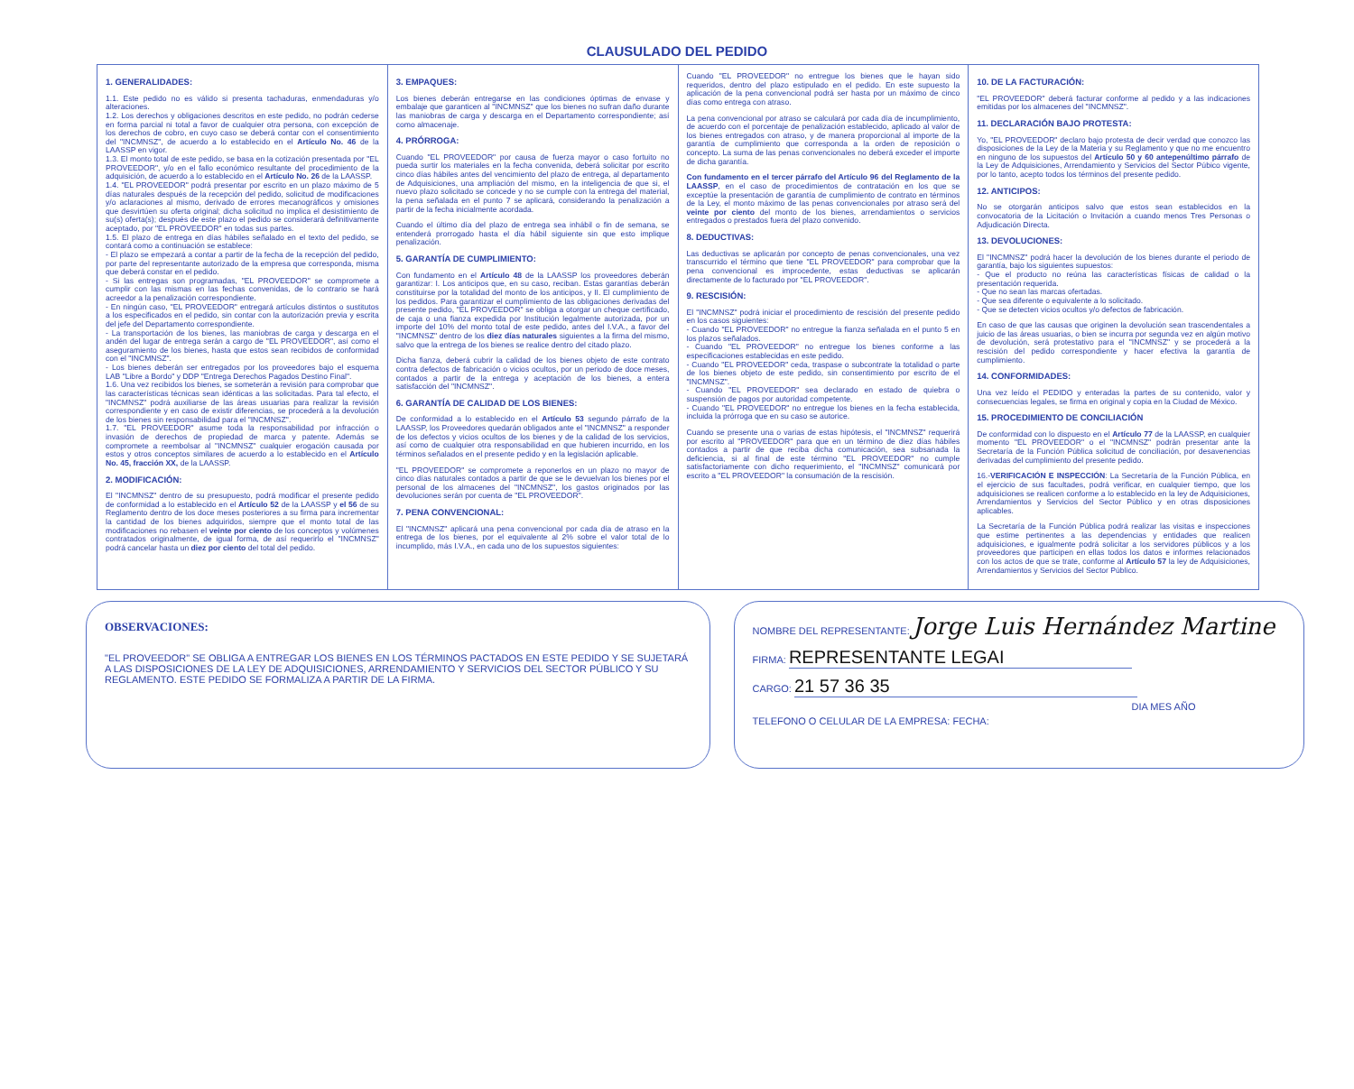CLAUSULADO DEL PEDIDO
1. GENERALIDADES:
1.1. Este pedido no es válido si presenta tachaduras, enmendaduras y/o alteraciones.
1.2. Los derechos y obligaciones descritos en este pedido, no podrán cederse en forma parcial ni total a favor de cualquier otra persona, con excepción de los derechos de cobro, en cuyo caso se deberá contar con el consentimiento del "INCMNSZ", de acuerdo a lo establecido en el Artículo No. 46 de la LAASSP en vigor.
1.3. El monto total de este pedido, se basa en la cotización presentada por "EL PROVEEDOR", y/o en el fallo económico resultante del procedimiento de la adquisición, de acuerdo a lo establecido en el Artículo No. 26 de la LAASSP.
1.4. "EL PROVEEDOR" podrá presentar por escrito en un plazo máximo de 5 días naturales después de la recepción del pedido, solicitud de modificaciones y/o aclaraciones al mismo, derivado de errores mecanográficos y omisiones que desvirtúen su oferta original; dicha solicitud no implica el desistimiento de su(s) oferta(s); después de este plazo el pedido se considerará definitivamente aceptado, por "EL PROVEEDOR" en todas sus partes.
1.5. El plazo de entrega en días hábiles señalado en el texto del pedido, se contará como a continuación se establece:
- El plazo se empezará a contar a partir de la fecha de la recepción del pedido, por parte del representante autorizado de la empresa que corresponda, misma que deberá constar en el pedido.
- Si las entregas son programadas, "EL PROVEEDOR" se compromete a cumplir con las mismas en las fechas convenidas, de lo contrario se hará acreedor a la penalización correspondiente.
- En ningún caso, "EL PROVEEDOR" entregará artículos distintos o sustitutos a los especificados en el pedido, sin contar con la autorización previa y escrita del jefe del Departamento correspondiente.
- La transportación de los bienes, las maniobras de carga y descarga en el andén del lugar de entrega serán a cargo de "EL PROVEEDOR", así como el aseguramiento de los bienes, hasta que estos sean recibidos de conformidad con el "INCMNSZ".
- Los bienes deberán ser entregados por los proveedores bajo el esquema LAB "Libre a Bordo" y DDP "Entrega Derechos Pagados Destino Final".
1.6. Una vez recibidos los bienes, se someterán a revisión para comprobar que las características técnicas sean idénticas a las solicitadas. Para tal efecto, el "INCMNSZ" podrá auxiliarse de las áreas usuarias para realizar la revisión correspondiente y en caso de existir diferencias, se procederá a la devolución de los bienes sin responsabilidad para el "INCMNSZ".
1.7. "EL PROVEEDOR" asume toda la responsabilidad por infracción o invasión de derechos de propiedad de marca y patente. Además se compromete a reembolsar al "INCMNSZ" cualquier erogación causada por estos y otros conceptos similares de acuerdo a lo establecido en el Artículo No. 45, fracción XX, de la LAASSP.
2. MODIFICACIÓN:
El "INCMNSZ" dentro de su presupuesto, podrá modificar el presente pedido de conformidad a lo establecido en el Artículo 52 de la LAASSP y el 56 de su Reglamento dentro de los doce meses posteriores a su firma para incrementar la cantidad de los bienes adquiridos, siempre que el monto total de las modificaciones no rebasen el veinte por ciento de los conceptos y volúmenes contratados originalmente, de igual forma, de así requerirlo el "INCMNSZ" podrá cancelar hasta un diez por ciento del total del pedido.
3. EMPAQUES:
Los bienes deberán entregarse en las condiciones óptimas de envase y embalaje que garanticen al "INCMNSZ" que los bienes no sufran daño durante las maniobras de carga y descarga en el Departamento correspondiente; así como almacenaje.
4. PRÓRROGA:
Cuando "EL PROVEEDOR" por causa de fuerza mayor o caso fortuito no pueda surtir los materiales en la fecha convenida, deberá solicitar por escrito cinco días hábiles antes del vencimiento del plazo de entrega, al departamento de Adquisiciones, una ampliación del mismo, en la inteligencia de que si, el nuevo plazo solicitado se concede y no se cumple con la entrega del material, la pena señalada en el punto 7 se aplicará, considerando la penalización a partir de la fecha inicialmente acordada.
Cuando el último día del plazo de entrega sea inhábil o fin de semana, se entenderá prorrogado hasta el día hábil siguiente sin que esto implique penalización.
5. GARANTÍA DE CUMPLIMIENTO:
Con fundamento en el Artículo 48 de la LAASSP los proveedores deberán garantizar: I. Los anticipos que, en su caso, reciban. Estas garantías deberán constituirse por la totalidad del monto de los anticipos, y II. El cumplimiento de los pedidos. Para garantizar el cumplimiento de las obligaciones derivadas del presente pedido, "EL PROVEEDOR" se obliga a otorgar un cheque certificado, de caja o una fianza expedida por Institución legalmente autorizada, por un importe del 10% del monto total de este pedido, antes del I.V.A., a favor del "INCMNSZ" dentro de los diez días naturales siguientes a la firma del mismo, salvo que la entrega de los bienes se realice dentro del citado plazo.
Dicha fianza, deberá cubrir la calidad de los bienes objeto de este contrato contra defectos de fabricación o vicios ocultos, por un periodo de doce meses, contados a partir de la entrega y aceptación de los bienes, a entera satisfacción del "INCMNSZ".
6. GARANTÍA DE CALIDAD DE LOS BIENES:
De conformidad a lo establecido en el Artículo 53 segundo párrafo de la LAASSP, los Proveedores quedarán obligados ante el "INCMNSZ" a responder de los defectos y vicios ocultos de los bienes y de la calidad de los servicios, así como de cualquier otra responsabilidad en que hubieren incurrido, en los términos señalados en el presente pedido y en la legislación aplicable.
"EL PROVEEDOR" se compromete a reponerlos en un plazo no mayor de cinco días naturales contados a partir de que se le devuelvan los bienes por el personal de los almacenes del "INCMNSZ", los gastos originados por las devoluciones serán por cuenta de "EL PROVEEDOR".
7. PENA CONVENCIONAL:
El "INCMNSZ" aplicará una pena convencional por cada día de atraso en la entrega de los bienes, por el equivalente al 2% sobre el valor total de lo incumplido, más I.V.A., en cada uno de los supuestos siguientes:
Cuando "EL PROVEEDOR" no entregue los bienes que le hayan sido requeridos, dentro del plazo estipulado en el pedido. En este supuesto la aplicación de la pena convencional podrá ser hasta por un máximo de cinco días como entrega con atraso.
La pena convencional por atraso se calculará por cada día de incumplimiento, de acuerdo con el porcentaje de penalización establecido, aplicado al valor de los bienes entregados con atraso, y de manera proporcional al importe de la garantía de cumplimiento que corresponda a la orden de reposición o concepto. La suma de las penas convencionales no deberá exceder el importe de dicha garantía.
Con fundamento en el tercer párrafo del Artículo 96 del Reglamento de la LAASSP, en el caso de procedimientos de contratación en los que se exceptúe la presentación de garantía de cumplimiento de contrato en términos de la Ley, el monto máximo de las penas convencionales por atraso será del veinte por ciento del monto de los bienes, arrendamientos o servicios entregados o prestados fuera del plazo convenido.
8. DEDUCTIVAS:
Las deductivas se aplicarán por concepto de penas convencionales, una vez transcurrido el término que tiene "EL PROVEEDOR" para comprobar que la pena convencional es improcedente, estas deductivas se aplicarán directamente de lo facturado por "EL PROVEEDOR".
9. RESCISIÓN:
El "INCMNSZ" podrá iniciar el procedimiento de rescisión del presente pedido en los casos siguientes:
- Cuando "EL PROVEEDOR" no entregue la fianza señalada en el punto 5 en los plazos señalados.
- Cuando "EL PROVEEDOR" no entregue los bienes conforme a las especificaciones establecidas en este pedido.
- Cuando "EL PROVEEDOR" ceda, traspase o subcontrate la totalidad o parte de los bienes objeto de este pedido, sin consentimiento por escrito de el "INCMNSZ".
- Cuando "EL PROVEEDOR" sea declarado en estado de quiebra o suspensión de pagos por autoridad competente.
- Cuando "EL PROVEEDOR" no entregue los bienes en la fecha establecida, incluida la prórroga que en su caso se autorice.
Cuando se presente una o varias de estas hipótesis, el "INCMNSZ" requerirá por escrito al "PROVEEDOR" para que en un término de diez días hábiles contados a partir de que reciba dicha comunicación, sea subsanada la deficiencia, si al final de este término "EL PROVEEDOR" no cumple satisfactoriamente con dicho requerimiento, el "INCMNSZ" comunicará por escrito a "EL PROVEEDOR" la consumación de la rescisión.
10. DE LA FACTURACIÓN:
"EL PROVEEDOR" deberá facturar conforme al pedido y a las indicaciones emitidas por los almacenes del "INCMNSZ".
11. DECLARACIÓN BAJO PROTESTA:
Yo, "EL PROVEEDOR" declaro bajo protesta de decir verdad que conozco las disposiciones de la Ley de la Materia y su Reglamento y que no me encuentro en ninguno de los supuestos del Artículo 50 y 60 antepenúltimo párrafo de la Ley de Adquisiciones, Arrendamiento y Servicios del Sector Púbico vigente, por lo tanto, acepto todos los términos del presente pedido.
12. ANTICIPOS:
No se otorgarán anticipos salvo que estos sean establecidos en la convocatoria de la Licitación o Invitación a cuando menos Tres Personas o Adjudicación Directa.
13. DEVOLUCIONES:
El "INCMNSZ" podrá hacer la devolución de los bienes durante el periodo de garantía, bajo los siguientes supuestos:
- Que el producto no reúna las características físicas de calidad o la presentación requerida.
- Que no sean las marcas ofertadas.
- Que sea diferente o equivalente a lo solicitado.
- Que se detecten vicios ocultos y/o defectos de fabricación.
En caso de que las causas que originen la devolución sean trascendentales a juicio de las áreas usuarias, o bien se incurra por segunda vez en algún motivo de devolución, será protestativo para el "INCMNSZ" y se procederá a la rescisión del pedido correspondiente y hacer efectiva la garantía de cumplimiento.
14. CONFORMIDADES:
Una vez leído el PEDIDO y enteradas la partes de su contenido, valor y consecuencias legales, se firma en original y copia en la Ciudad de México.
15. PROCEDIMIENTO DE CONCILIACIÓN
De conformidad con lo dispuesto en el Artículo 77 de la LAASSP, en cualquier momento "EL PROVEEDOR" o el "INCMNSZ" podrán presentar ante la Secretaría de la Función Pública solicitud de conciliación, por desavenencias derivadas del cumplimiento del presente pedido.
16.-VERIFICACIÓN E INSPECCIÓN: La Secretaría de la Función Pública, en el ejercicio de sus facultades, podrá verificar, en cualquier tiempo, que los adquisiciones se realicen conforme a lo establecido en la ley de Adquisiciones, Arrendamientos y Servicios del Sector Público y en otras disposiciones aplicables.
La Secretaría de la Función Pública podrá realizar las visitas e inspecciones que estime pertinentes a las dependencias y entidades que realicen adquisiciones, e igualmente podrá solicitar a los servidores públicos y a los proveedores que participen en ellas todos los datos e informes relacionados con los actos de que se trate, conforme al Artículo 57 la ley de Adquisiciones, Arrendamientos y Servicios del Sector Público.
OBSERVACIONES:
"EL PROVEEDOR" SE OBLIGA A ENTREGAR LOS BIENES EN LOS TÉRMINOS PACTADOS EN ESTE PEDIDO Y SE SUJETARÁ A LAS DISPOSICIONES DE LA LEY DE ADQUISICIONES, ARRENDAMIENTO Y SERVICIOS DEL SECTOR PÚBLICO Y SU REGLAMENTO. ESTE PEDIDO SE FORMALIZA A PARTIR DE LA FIRMA.
NOMBRE DEL REPRESENTANTE: Jorge Luis Hernández Martine
FIRMA: REPRESENTANTE LEGAI
CARGO: 21 57 36 35
DIA MES AÑO
TELEFONO O CELULAR DE LA EMPRESA: FECHA: